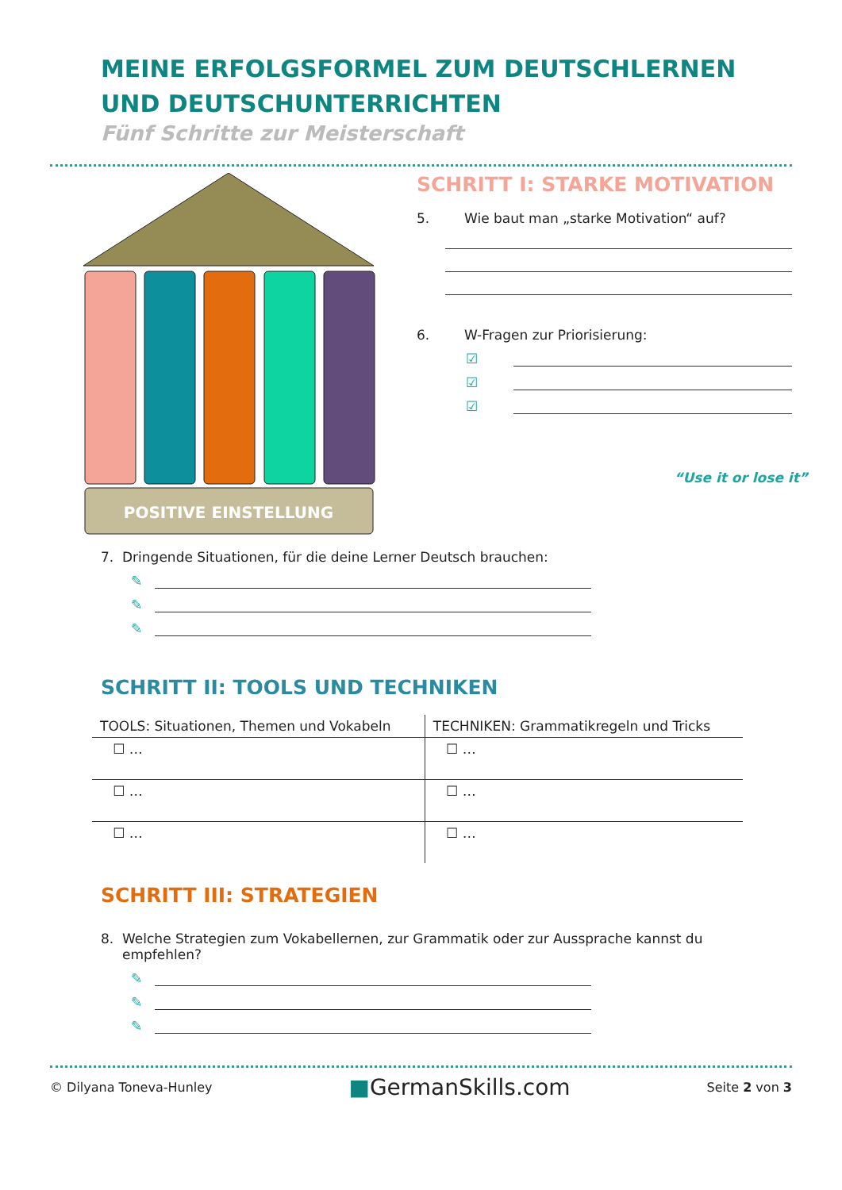MEINE ERFOLGSFORMEL ZUM DEUTSCHLERNEN UND DEUTSCHUNTERRICHTEN
Fünf Schritte zur Meisterschaft
POSITIVE EINSTELLUNG
SCHRITT I: STARKE MOTIVATION
5. Wie baut man „starke Motivation“ auf?
6. W-Fragen zur Priorisierung:
☑
☑
☑
“Use it or lose it”
7. Dringende Situationen, für die deine Lerner Deutsch brauchen:
✎
✎
✎
SCHRITT II: TOOLS UND TECHNIKEN
| TOOLS: Situationen, Themen und Vokabeln | TECHNIKEN: Grammatikregeln und Tricks |
| --- | --- |
| ☐ … | ☐ … |
| ☐ … | ☐ … |
| ☐ … | ☐ … |
SCHRITT III: STRATEGIEN
8. Welche Strategien zum Vokabellernen, zur Grammatik oder zur Aussprache kannst du
empfehlen?
✎
✎
✎
© Dilyana Toneva-Hunley ■GermanSkills.com Seite 2 von 3